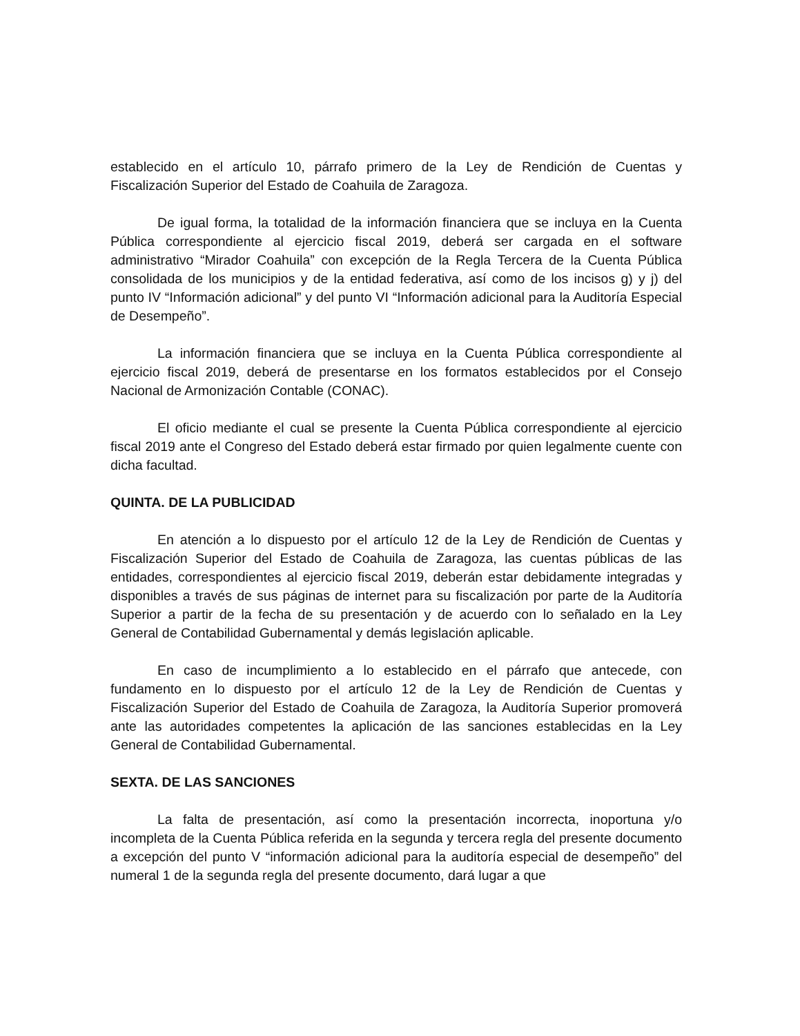establecido en el artículo 10, párrafo primero de la Ley de Rendición de Cuentas y Fiscalización Superior del Estado de Coahuila de Zaragoza.
De igual forma, la totalidad de la información financiera que se incluya en la Cuenta Pública correspondiente al ejercicio fiscal 2019, deberá ser cargada en el software administrativo “Mirador Coahuila” con excepción de la Regla Tercera de la Cuenta Pública consolidada de los municipios y de la entidad federativa, así como de los incisos g) y j) del punto IV “Información adicional” y del punto VI “Información adicional para la Auditoría Especial de Desempeño”.
La información financiera que se incluya en la Cuenta Pública correspondiente al ejercicio fiscal 2019, deberá de presentarse en los formatos establecidos por el Consejo Nacional de Armonización Contable (CONAC).
El oficio mediante el cual se presente la Cuenta Pública correspondiente al ejercicio fiscal 2019 ante el Congreso del Estado deberá estar firmado por quien legalmente cuente con dicha facultad.
QUINTA. DE LA PUBLICIDAD
En atención a lo dispuesto por el artículo 12 de la Ley de Rendición de Cuentas y Fiscalización Superior del Estado de Coahuila de Zaragoza, las cuentas públicas de las entidades, correspondientes al ejercicio fiscal 2019, deberán estar debidamente integradas y disponibles a través de sus páginas de internet para su fiscalización por parte de la Auditoría Superior a partir de la fecha de su presentación y de acuerdo con lo señalado en la Ley General de Contabilidad Gubernamental y demás legislación aplicable.
En caso de incumplimiento a lo establecido en el párrafo que antecede, con fundamento en lo dispuesto por el artículo 12 de la Ley de Rendición de Cuentas y Fiscalización Superior del Estado de Coahuila de Zaragoza, la Auditoría Superior promoverá ante las autoridades competentes la aplicación de las sanciones establecidas en la Ley General de Contabilidad Gubernamental.
SEXTA. DE LAS SANCIONES
La falta de presentación, así como la presentación incorrecta, inoportuna y/o incompleta de la Cuenta Pública referida en la segunda y tercera regla del presente documento a excepción del punto V “información adicional para la auditoría especial de desempeño” del numeral 1 de la segunda regla del presente documento, dará lugar a que